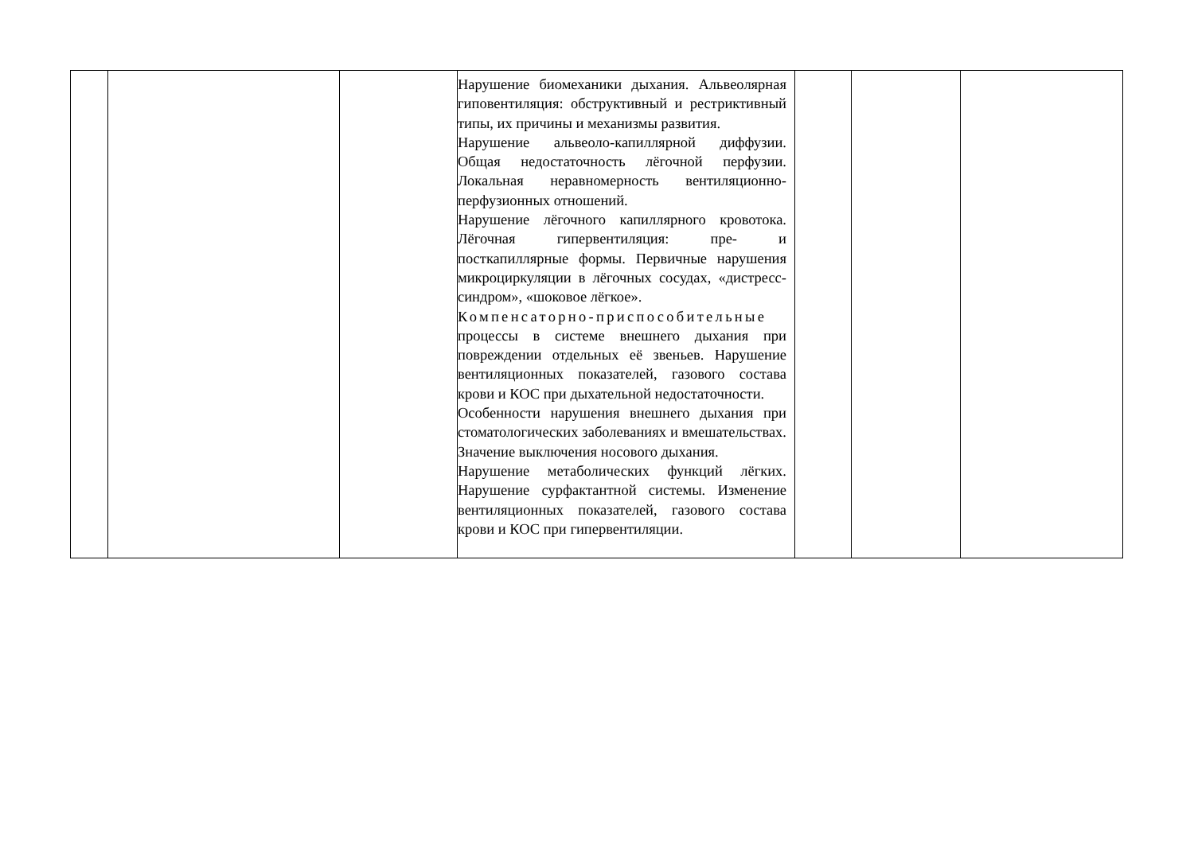| | | | Нарушение биомеханики дыхания. Альвеолярная гиповентиляция: обструктивный и рестриктивный типы, их причины и механизмы развития. Нарушение альвеоло-капиллярной диффузии. Общая недостаточность лёгочной перфузии. Локальная неравномерность вентиляционно-перфузионных отношений. Нарушение лёгочного капиллярного кровотока. Лёгочная гипервентиляция: пре- и посткапиллярные формы. Первичные нарушения микроциркуляции в лёгочных сосудах, «дистресс-синдром», «шоковое лёгкое». Компенсаторно-приспособительные процессы в системе внешнего дыхания при повреждении отдельных её звеньев. Нарушение вентиляционных показателей, газового состава крови и КОС при дыхательной недостаточности. Особенности нарушения внешнего дыхания при стоматологических заболеваниях и вмешательствах. Значение выключения носового дыхания. Нарушение метаболических функций лёгких. Нарушение сурфактантной системы. Изменение вентиляционных показателей, газового состава крови и КОС при гипервентиляции. | | | |